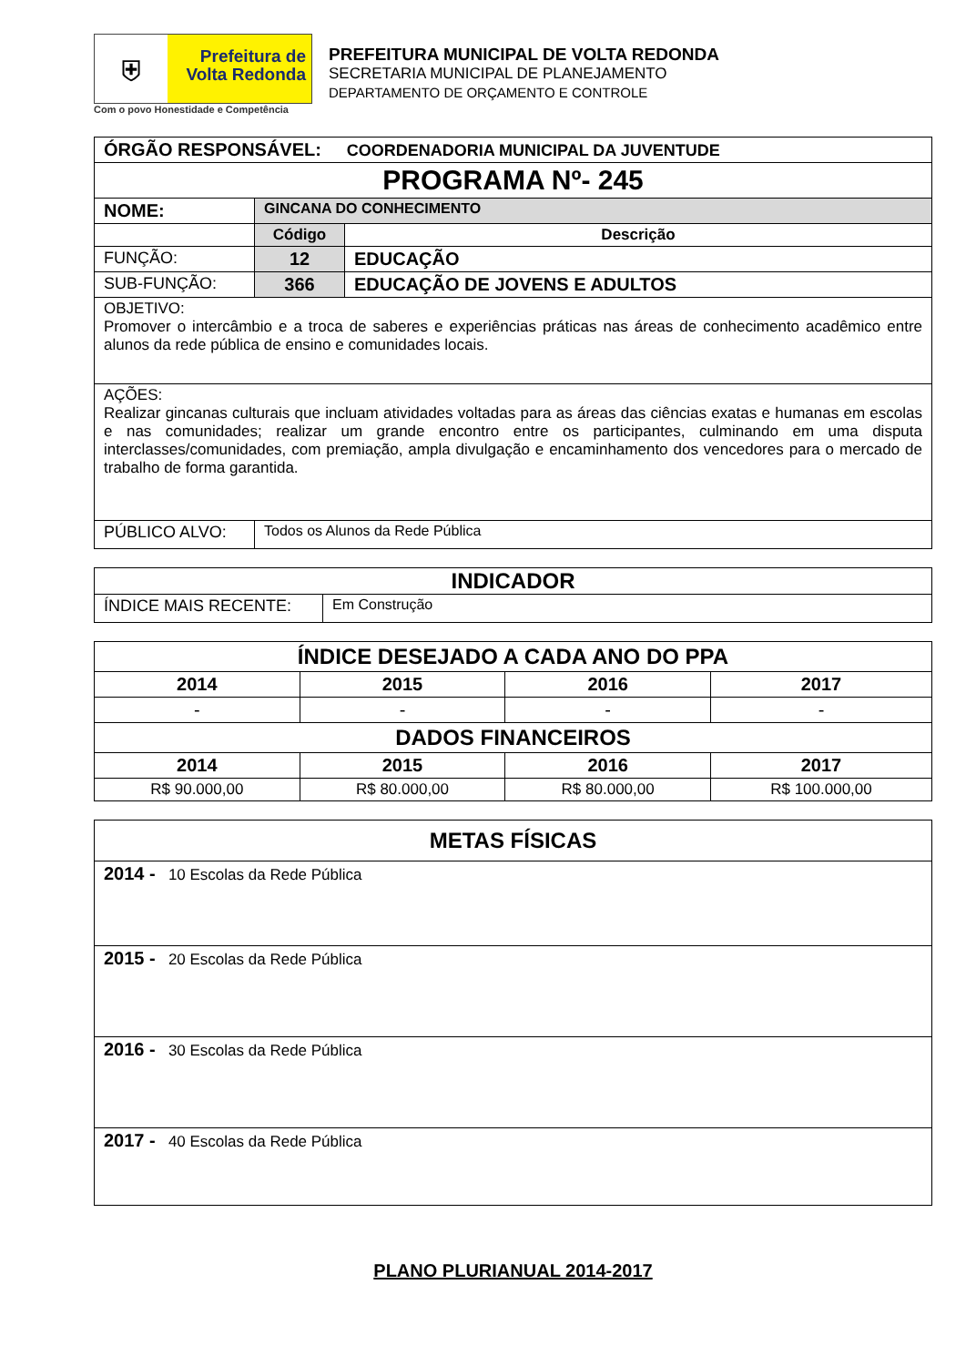⛨
Prefeitura de
Volta Redonda
Com o povo Honestidade e Competência
PREFEITURA MUNICIPAL DE VOLTA REDONDA
SECRETARIA MUNICIPAL DE PLANEJAMENTO
DEPARTAMENTO DE ORÇAMENTO E CONTROLE
| ÓRGÃO RESPONSÁVEL: COORDENADORIA MUNICIPAL DA JUVENTUDE | | |
| PROGRAMA Nº- 245 | | |
| NOME: | GINCANA DO CONHECIMENTO | |
| | Código | Descrição |
| FUNÇÃO: | 12 | EDUCAÇÃO |
| SUB-FUNÇÃO: | 366 | EDUCAÇÃO DE JOVENS E ADULTOS |
| OBJETIVO: Promover o intercâmbio e a troca de saberes e experiências práticas nas áreas de conhecimento acadêmico entre alunos da rede pública de ensino e comunidades locais. | | |
| AÇÕES: Realizar gincanas culturais que incluam atividades voltadas para as áreas das ciências exatas e humanas em escolas e nas comunidades; realizar um grande encontro entre os participantes, culminando em uma disputa interclasses/comunidades, com premiação, ampla divulgação e encaminhamento dos vencedores para o mercado de trabalho de forma garantida. | | |
| PÚBLICO ALVO: | Todos os Alunos da Rede Pública | |
| INDICADOR | |
| ÍNDICE MAIS RECENTE: | Em Construção |
| ÍNDICE DESEJADO A CADA ANO DO PPA | | | |
| 2014 | 2015 | 2016 | 2017 |
| - | - | - | - |
| DADOS FINANCEIROS | | | |
| 2014 | 2015 | 2016 | 2017 |
| R$ 90.000,00 | R$ 80.000,00 | R$ 80.000,00 | R$ 100.000,00 |
| METAS FÍSICAS |
| 2014 - 10 Escolas da Rede Pública |
| 2015 - 20 Escolas da Rede Pública |
| 2016 - 30 Escolas da Rede Pública |
| 2017 - 40 Escolas da Rede Pública |
PLANO PLURIANUAL 2014-2017